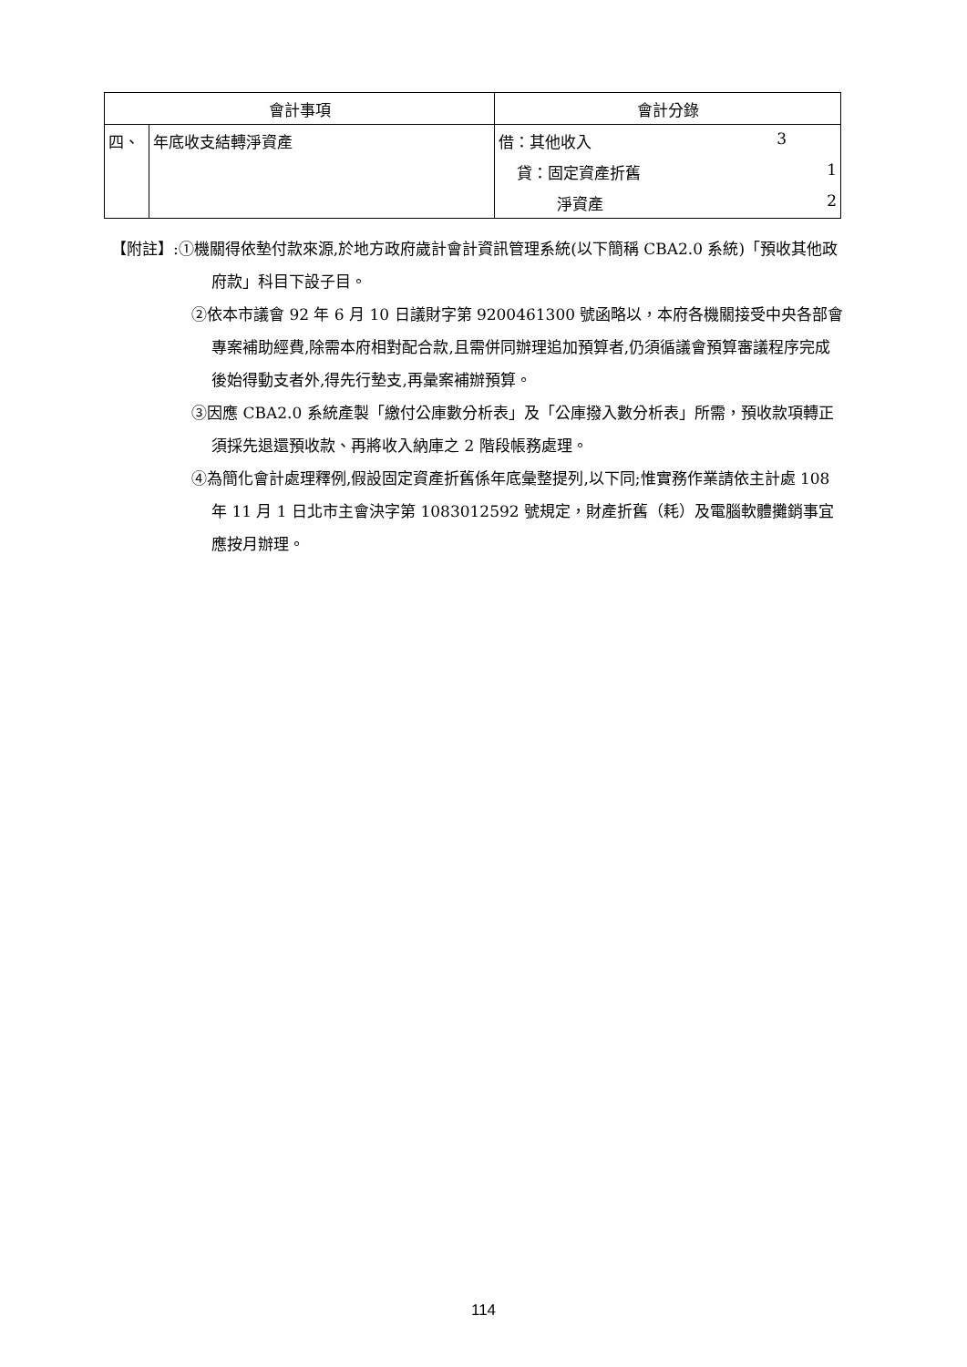| 會計事項 | | 會計分錄 |
| --- | --- | --- |
| 四、 | 年底收支結轉淨資產 | 借：其他收入 3 |
| | | 貸：固定資產折舊 1 |
| | | 淨資產 2 |
【附註】:①機關得依墊付款來源,於地方政府歲計會計資訊管理系統(以下簡稱 CBA2.0 系統)「預收其他政府款」科目下設子目。
②依本市議會 92 年 6 月 10 日議財字第 9200461300 號函略以，本府各機關接受中央各部會專案補助經費,除需本府相對配合款,且需併同辦理追加預算者,仍須循議會預算審議程序完成後始得動支者外,得先行墊支,再彙案補辦預算。
③因應 CBA2.0 系統產製「繳付公庫數分析表」及「公庫撥入數分析表」所需，預收款項轉正須採先退還預收款、再將收入納庫之 2 階段帳務處理。
④為簡化會計處理釋例,假設固定資產折舊係年底彙整提列,以下同;惟實務作業請依主計處 108 年 11 月 1 日北市主會決字第 1083012592 號規定，財產折舊（耗）及電腦軟體攤銷事宜應按月辦理。
114